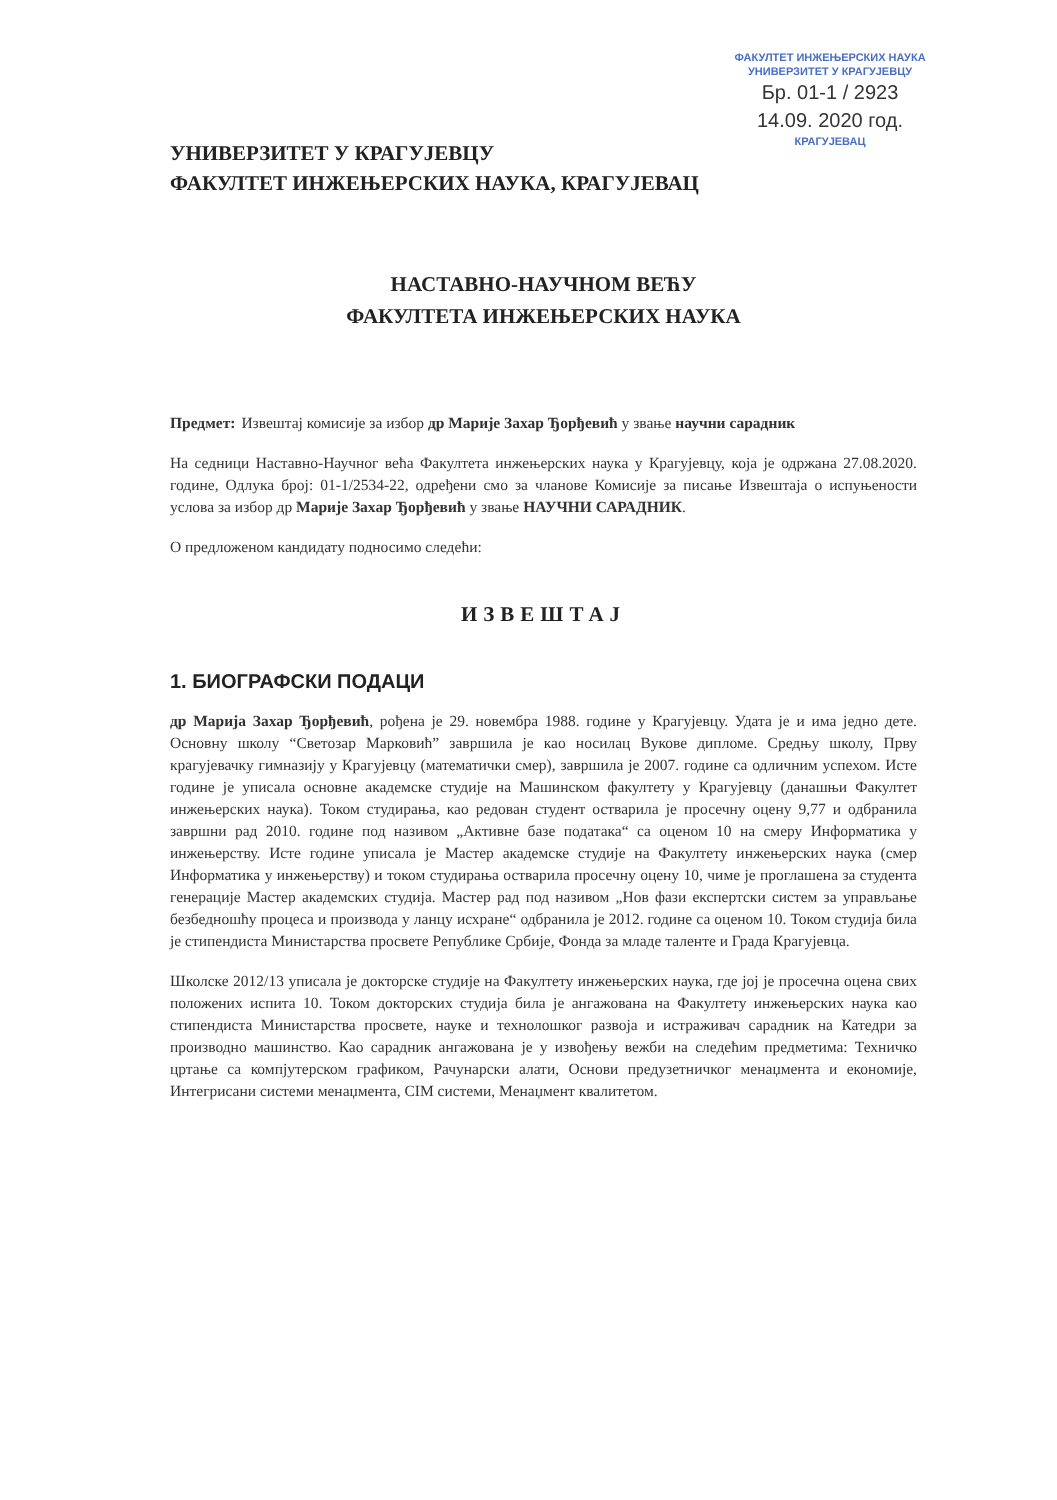ФАКУЛТЕТ ИНЖЕЊЕРСКИХ НАУКА
УНИВЕРЗИТЕТ У КРАГУЈЕВЦУ
Бр. 01-1 / 2923
14.09. 2020 год.
КРАГУЈЕВАЦ
УНИВЕРЗИТЕТ У КРАГУЈЕВЦУ
ФАКУЛТЕТ ИНЖЕЊЕРСКИХ НАУКА, КРАГУЈЕВАЦ
НАСТАВНО-НАУЧНОМ ВЕЋУ
ФАКУЛТЕТА ИНЖЕЊЕРСКИХ НАУКА
Предмет: Извештај комисије за избор др Марије Захар Ђорђевић у звање научни сарадник
На седници Наставно-Научног већа Факултета инжењерских наука у Крагујевцу, која је одржана 27.08.2020. године, Одлука број: 01-1/2534-22, одређени смо за чланове Комисије за писање Извештаја о испуњености услова за избор др Марије Захар Ђорђевић у звање НАУЧНИ САРАДНИК.
О предложеном кандидату подносимо следећи:
ИЗВЕШТАЈ
1. БИОГРАФСКИ ПОДАЦИ
др Марија Захар Ђорђевић, рођена је 29. новембра 1988. године у Крагујевцу. Удата је и има једно дете. Основну школу “Светозар Марковић” завршила је као носилац Вукове дипломе. Средњу школу, Прву крагујевачку гимназију у Крагујевцу (математички смер), завршила је 2007. године са одличним успехом. Исте године је уписала основне академске студије на Машинском факултету у Крагујевцу (данашњи Факултет инжењерских наука). Током студирања, као редован студент остварила је просечну оцену 9,77 и одбранила завршни рад 2010. године под називом „Активне базе података“ са оценом 10 на смеру Информатика у инжењерству. Исте године уписала је Мастер академске студије на Факултету инжењерских наука (смер Информатика у инжењерству) и током студирања остварила просечну оцену 10, чиме је проглашена за студента генерације Мастер академских студија. Мастер рад под називом „Нов фази експертски систем за управљање безбедношћу процеса и производа у ланцу исхране“ одбранила је 2012. године са оценом 10. Током студија била је стипендиста Министарства просвете Републике Србије, Фонда за младе таленте и Града Крагујевца.
Школске 2012/13 уписала је докторске студије на Факултету инжењерских наука, где јој је просечна оцена свих положених испита 10. Током докторских студија била је ангажована на Факултету инжењерских наука као стипендиста Министарства просвете, науке и технолошког развоја и истраживач сарадник на Катедри за производно машинство. Као сарадник ангажована је у извођењу вежби на следећим предметима: Техничко цртање са компјутерском графиком, Рачунарски алати, Основи предузетничког менаџмента и економије, Интегрисани системи менаџмента, CIM системи, Менаџмент квалитетом.